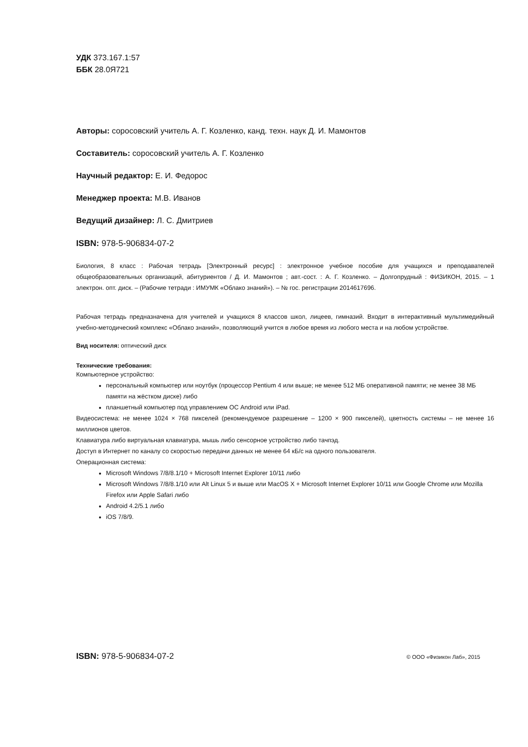УДК 373.167.1:57
ББК 28.0Я721
Авторы: соросовский учитель А. Г. Козленко, канд. техн. наук Д. И. Мамонтов
Составитель: соросовский учитель А. Г. Козленко
Научный редактор: Е. И. Федорос
Менеджер проекта: М.В. Иванов
Ведущий дизайнер: Л. С. Дмитриев
ISBN: 978-5-906834-07-2
Биология, 8 класс : Рабочая тетрадь [Электронный ресурс] : электронное учебное пособие для учащихся и преподавателей общеобразовательных организаций, абитуриентов / Д. И. Мамонтов ; авт.-сост. : А. Г. Козленко. – Долгопрудный : ФИЗИКОН, 2015. – 1 электрон. опт. диск. – (Рабочие тетради : ИМУМК «Облако знаний»). – № гос. регистрации 2014617696.
Рабочая тетрадь предназначена для учителей и учащихся 8 классов школ, лицеев, гимназий. Входит в интерактивный мультимедийный учебно-методический комплекс «Облако знаний», позволяющий учится в любое время из любого места и на любом устройстве.
Вид носителя: оптический диск
Технические требования:
Компьютерное устройство:
персональный компьютер или ноутбук (процессор Pentium 4 или выше; не менее 512 МБ оперативной памяти; не менее 38 МБ памяти на жёстком диске) либо
планшетный компьютер под управлением ОС Android или iPad.
Видеосистема: не менее 1024 × 768 пикселей (рекомендуемое разрешение – 1200 × 900 пикселей), цветность системы – не менее 16 миллионов цветов.
Клавиатура либо виртуальная клавиатура, мышь либо сенсорное устройство либо тачпэд.
Доступ в Интернет по каналу со скоростью передачи данных не менее 64 кБ/с на одного пользователя.
Операционная система:
Microsoft Windows 7/8/8.1/10 + Microsoft Internet Explorer 10/11 либо
Microsoft Windows 7/8/8.1/10 или Alt Linux 5 и выше или MacOS X + Microsoft Internet Explorer 10/11 или Google Chrome или Mozilla Firefox или Apple Safari либо
Android 4.2/5.1 либо
iOS 7/8/9.
ISBN: 978-5-906834-07-2 © ООО «Физикон Лаб», 2015